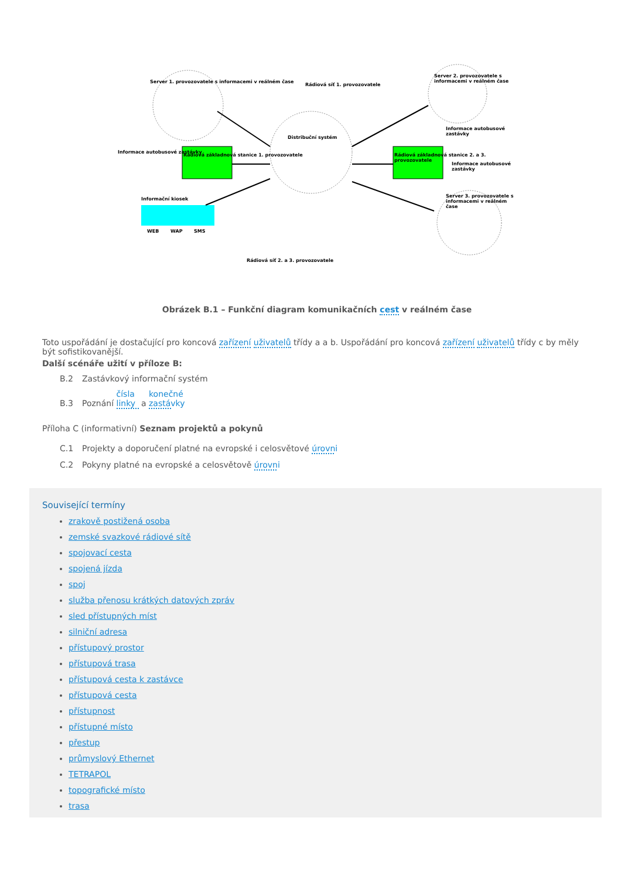Server 1. provozovatele s informacemi v reálném čase
Informace autobusové zastávky
Rádiová základnová stanice 1. provozovatele
Rádiová síť 1. provozovatele
Distribuční systém
Server 2. provozovatele s informacemi v reálném čase
Informace autobusové zastávky
Rádiová základnová stanice 2. a 3. provozovatele
Informace autobusové zastávky
Server 3. provozovatele s informacemi v reálném čase
Informační kiosek
WEB WAP SMS
Rádiová síť 2. a 3. provozovatele
Obrázek B.1 – Funkční diagram komunikačních cest v reálném čase
Toto uspořádání je dostačující pro koncová zařízení uživatelů třídy a a b. Uspořádání pro koncová zařízení uživatelů třídy c by měly být sofistikovanější.
Další scénáře užití v příloze B:
B.2 Zastávkový informační systém
B.3 Poznání čísla linky a konečné zastávky
Příloha C (informativní) Seznam projektů a pokynů
C.1 Projekty a doporučení platné na evropské i celosvětové úrovni
C.2 Pokyny platné na evropské a celosvětově úrovni
Související termíny
zrakově postižená osoba
zemské svazkové rádiové sítě
spojovací cesta
spojená jízda
spoj
služba přenosu krátkých datových zpráv
sled přístupných míst
silniční adresa
přístupový prostor
přístupová trasa
přístupová cesta k zastávce
přístupová cesta
přístupnost
přístupné místo
přestup
průmyslový Ethernet
TETRAPOL
topografické místo
trasa